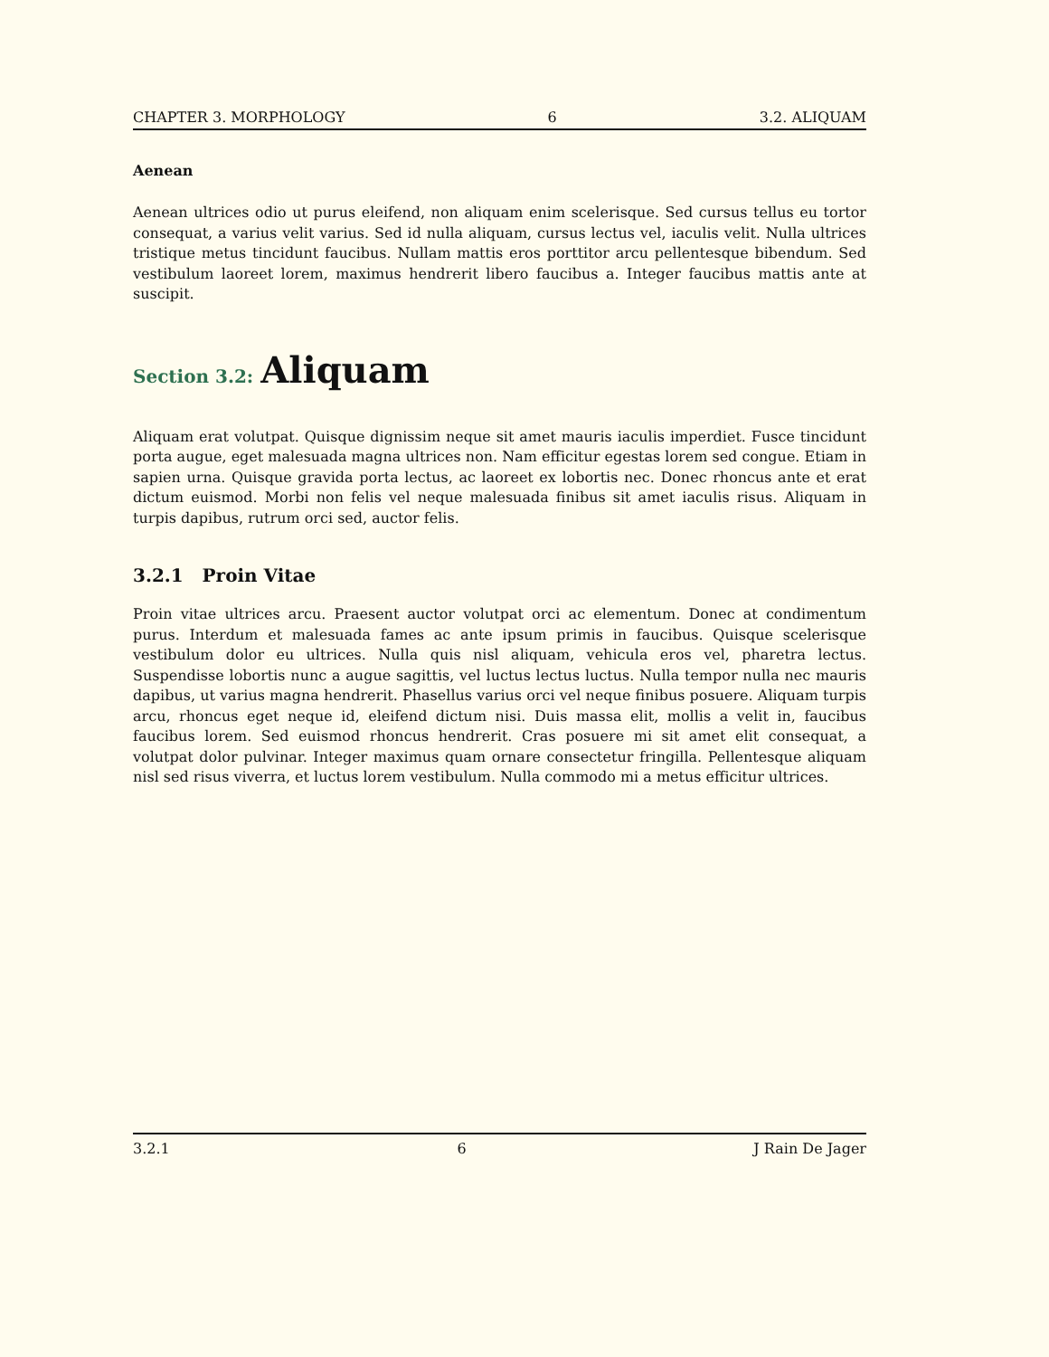CHAPTER 3. MORPHOLOGY 6 3.2. ALIQUAM
Aenean
Aenean ultrices odio ut purus eleifend, non aliquam enim scelerisque. Sed cursus tellus eu tortor consequat, a varius velit varius. Sed id nulla aliquam, cursus lectus vel, iaculis velit. Nulla ultrices tristique metus tincidunt faucibus. Nullam mattis eros porttitor arcu pellentesque bibendum. Sed vestibulum laoreet lorem, maximus hendrerit libero faucibus a. Integer faucibus mattis ante at suscipit.
Section 3.2: Aliquam
Aliquam erat volutpat. Quisque dignissim neque sit amet mauris iaculis imperdiet. Fusce tincidunt porta augue, eget malesuada magna ultrices non. Nam efficitur egestas lorem sed congue. Etiam in sapien urna. Quisque gravida porta lectus, ac laoreet ex lobortis nec. Donec rhoncus ante et erat dictum euismod. Morbi non felis vel neque malesuada finibus sit amet iaculis risus. Aliquam in turpis dapibus, rutrum orci sed, auctor felis.
3.2.1 Proin Vitae
Proin vitae ultrices arcu. Praesent auctor volutpat orci ac elementum. Donec at condimentum purus. Interdum et malesuada fames ac ante ipsum primis in faucibus. Quisque scelerisque vestibulum dolor eu ultrices. Nulla quis nisl aliquam, vehicula eros vel, pharetra lectus. Suspendisse lobortis nunc a augue sagittis, vel luctus lectus luctus. Nulla tempor nulla nec mauris dapibus, ut varius magna hendrerit. Phasellus varius orci vel neque finibus posuere. Aliquam turpis arcu, rhoncus eget neque id, eleifend dictum nisi. Duis massa elit, mollis a velit in, faucibus faucibus lorem. Sed euismod rhoncus hendrerit. Cras posuere mi sit amet elit consequat, a volutpat dolor pulvinar. Integer maximus quam ornare consectetur fringilla. Pellentesque aliquam nisl sed risus viverra, et luctus lorem vestibulum. Nulla commodo mi a metus efficitur ultrices.
3.2.1 6 J Rain De Jager